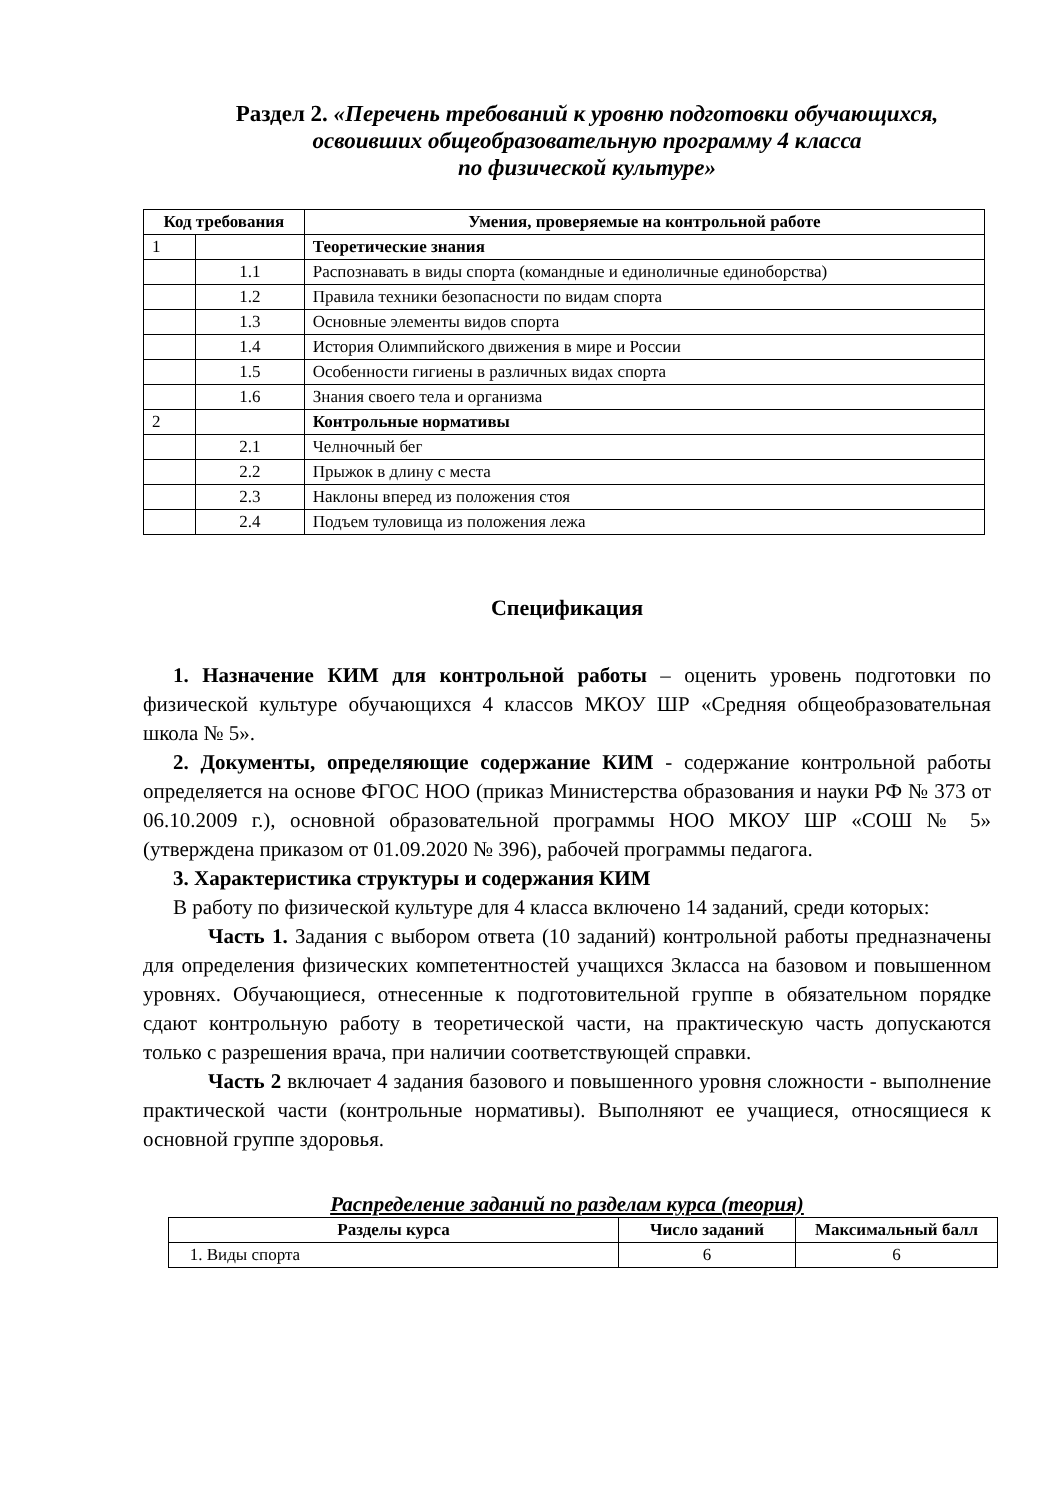Раздел 2. «Перечень требований к уровню подготовки обучающихся,
освоивших общеобразовательную программу 4 класса
по физической культуре»
| Код требования | | Умения, проверяемые на контрольной работе |
| --- | --- | --- |
| 1 | | Теоретические знания |
| | 1.1 | Распознавать в виды спорта (командные и единоличные единоборства) |
| | 1.2 | Правила техники безопасности по видам спорта |
| | 1.3 | Основные элементы видов спорта |
| | 1.4 | История Олимпийского движения в мире и России |
| | 1.5 | Особенности гигиены в различных видах спорта |
| | 1.6 | Знания своего тела и организма |
| 2 | | Контрольные нормативы |
| | 2.1 | Челночный бег |
| | 2.2 | Прыжок в длину с места |
| | 2.3 | Наклоны вперед из положения стоя |
| | 2.4 | Подъем туловища из положения лежа |
Спецификация
1. Назначение КИМ для контрольной работы – оценить уровень подготовки по физической культуре обучающихся 4 классов МКОУ ШР «Средняя общеобразовательная школа № 5».
2. Документы, определяющие содержание КИМ - содержание контрольной работы определяется на основе ФГОС НОО (приказ Министерства образования и науки РФ № 373 от 06.10.2009 г.), основной образовательной программы НОО МКОУ ШР «СОШ № 5» (утверждена приказом от 01.09.2020 № 396), рабочей программы педагога.
3. Характеристика структуры и содержания КИМ
В работу по физической культуре для 4 класса включено 14 заданий, среди которых:
Часть 1. Задания с выбором ответа (10 заданий) контрольной работы предназначены для определения физических компетентностей учащихся 3класса на базовом и повышенном уровнях. Обучающиеся, отнесенные к подготовительной группе в обязательном порядке сдают контрольную работу в теоретической части, на практическую часть допускаются только с разрешения врача, при наличии соответствующей справки.
Часть 2 включает 4 задания базового и повышенного уровня сложности - выполнение практической части (контрольные нормативы). Выполняют ее учащиеся, относящиеся к основной группе здоровья.
Распределение заданий по разделам курса (теория)
| Разделы курса | Число заданий | Максимальный балл |
| --- | --- | --- |
| 1. Виды спорта | 6 | 6 |